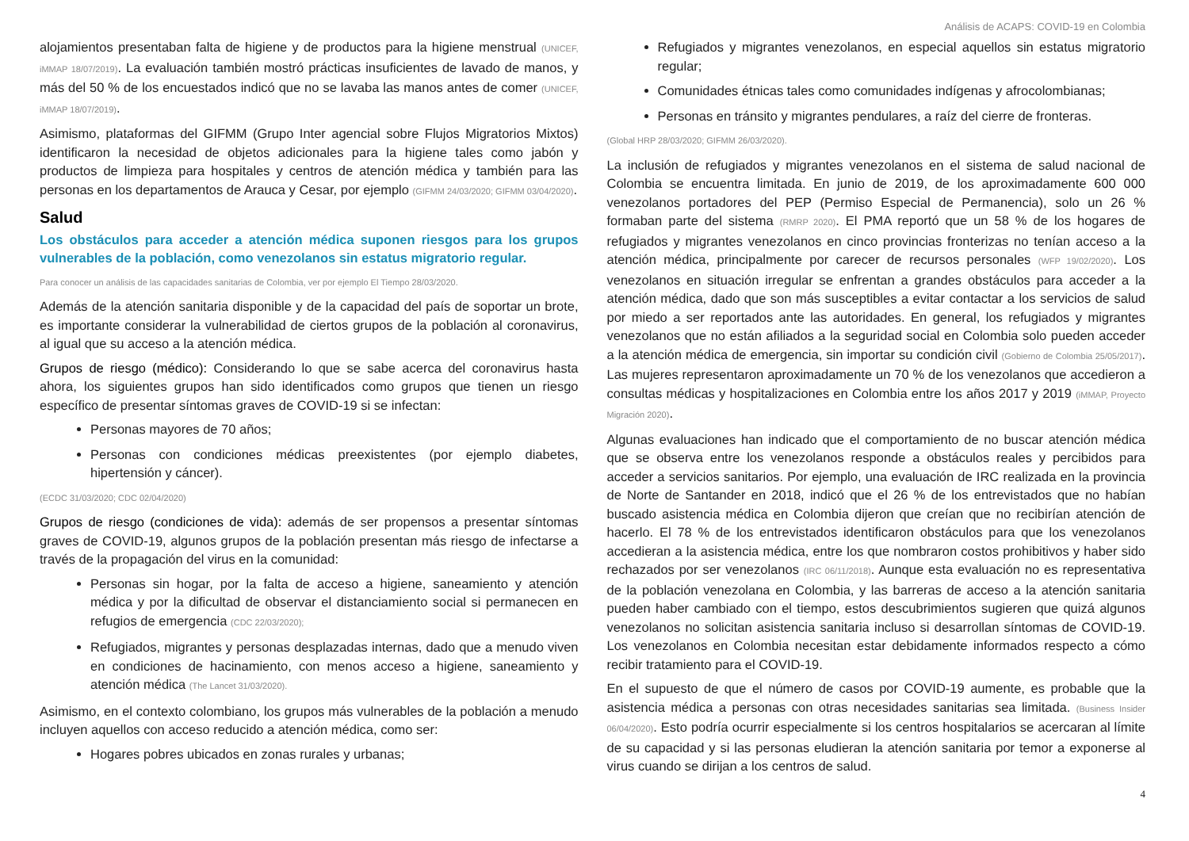Análisis de ACAPS: COVID-19 en Colombia
alojamientos presentaban falta de higiene y de productos para la higiene menstrual (UNICEF, iMMAP 18/07/2019). La evaluación también mostró prácticas insuficientes de lavado de manos, y más del 50 % de los encuestados indicó que no se lavaba las manos antes de comer (UNICEF, iMMAP 18/07/2019).
Asimismo, plataformas del GIFMM (Grupo Inter agencial sobre Flujos Migratorios Mixtos) identificaron la necesidad de objetos adicionales para la higiene tales como jabón y productos de limpieza para hospitales y centros de atención médica y también para las personas en los departamentos de Arauca y Cesar, por ejemplo (GIFMM 24/03/2020; GIFMM 03/04/2020).
Salud
Los obstáculos para acceder a atención médica suponen riesgos para los grupos vulnerables de la población, como venezolanos sin estatus migratorio regular.
Para conocer un análisis de las capacidades sanitarias de Colombia, ver por ejemplo El Tiempo 28/03/2020.
Además de la atención sanitaria disponible y de la capacidad del país de soportar un brote, es importante considerar la vulnerabilidad de ciertos grupos de la población al coronavirus, al igual que su acceso a la atención médica.
Grupos de riesgo (médico): Considerando lo que se sabe acerca del coronavirus hasta ahora, los siguientes grupos han sido identificados como grupos que tienen un riesgo específico de presentar síntomas graves de COVID-19 si se infectan:
Personas mayores de 70 años;
Personas con condiciones médicas preexistentes (por ejemplo diabetes, hipertensión y cáncer).
(ECDC 31/03/2020; CDC 02/04/2020)
Grupos de riesgo (condiciones de vida): además de ser propensos a presentar síntomas graves de COVID-19, algunos grupos de la población presentan más riesgo de infectarse a través de la propagación del virus en la comunidad:
Personas sin hogar, por la falta de acceso a higiene, saneamiento y atención médica y por la dificultad de observar el distanciamiento social si permanecen en refugios de emergencia (CDC 22/03/2020);
Refugiados, migrantes y personas desplazadas internas, dado que a menudo viven en condiciones de hacinamiento, con menos acceso a higiene, saneamiento y atención médica (The Lancet 31/03/2020).
Asimismo, en el contexto colombiano, los grupos más vulnerables de la población a menudo incluyen aquellos con acceso reducido a atención médica, como ser:
Hogares pobres ubicados en zonas rurales y urbanas;
Refugiados y migrantes venezolanos, en especial aquellos sin estatus migratorio regular;
Comunidades étnicas tales como comunidades indígenas y afrocolombianas;
Personas en tránsito y migrantes pendulares, a raíz del cierre de fronteras.
(Global HRP 28/03/2020; GIFMM 26/03/2020).
La inclusión de refugiados y migrantes venezolanos en el sistema de salud nacional de Colombia se encuentra limitada. En junio de 2019, de los aproximadamente 600 000 venezolanos portadores del PEP (Permiso Especial de Permanencia), solo un 26 % formaban parte del sistema (RMRP 2020). El PMA reportó que un 58 % de los hogares de refugiados y migrantes venezolanos en cinco provincias fronterizas no tenían acceso a la atención médica, principalmente por carecer de recursos personales (WFP 19/02/2020). Los venezolanos en situación irregular se enfrentan a grandes obstáculos para acceder a la atención médica, dado que son más susceptibles a evitar contactar a los servicios de salud por miedo a ser reportados ante las autoridades. En general, los refugiados y migrantes venezolanos que no están afiliados a la seguridad social en Colombia solo pueden acceder a la atención médica de emergencia, sin importar su condición civil (Gobierno de Colombia 25/05/2017). Las mujeres representaron aproximadamente un 70 % de los venezolanos que accedieron a consultas médicas y hospitalizaciones en Colombia entre los años 2017 y 2019 (iMMAP, Proyecto Migración 2020).
Algunas evaluaciones han indicado que el comportamiento de no buscar atención médica que se observa entre los venezolanos responde a obstáculos reales y percibidos para acceder a servicios sanitarios. Por ejemplo, una evaluación de IRC realizada en la provincia de Norte de Santander en 2018, indicó que el 26 % de los entrevistados que no habían buscado asistencia médica en Colombia dijeron que creían que no recibirían atención de hacerlo. El 78 % de los entrevistados identificaron obstáculos para que los venezolanos accedieran a la asistencia médica, entre los que nombraron costos prohibitivos y haber sido rechazados por ser venezolanos (IRC 06/11/2018). Aunque esta evaluación no es representativa de la población venezolana en Colombia, y las barreras de acceso a la atención sanitaria pueden haber cambiado con el tiempo, estos descubrimientos sugieren que quizá algunos venezolanos no solicitan asistencia sanitaria incluso si desarrollan síntomas de COVID-19. Los venezolanos en Colombia necesitan estar debidamente informados respecto a cómo recibir tratamiento para el COVID-19.
En el supuesto de que el número de casos por COVID-19 aumente, es probable que la asistencia médica a personas con otras necesidades sanitarias sea limitada. (Business Insider 06/04/2020). Esto podría ocurrir especialmente si los centros hospitalarios se acercaran al límite de su capacidad y si las personas eludieran la atención sanitaria por temor a exponerse al virus cuando se dirijan a los centros de salud.
4